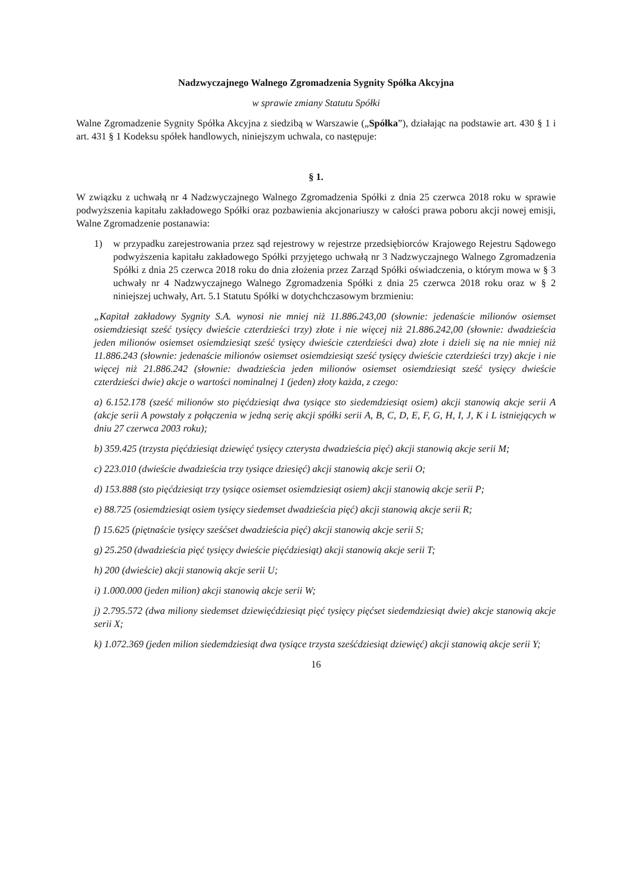Nadzwyczajnego Walnego Zgromadzenia Sygnity Spółka Akcyjna
w sprawie zmiany Statutu Spółki
Walne Zgromadzenie Sygnity Spółka Akcyjna z siedzibą w Warszawie („Spółka”), działając na podstawie art. 430 § 1 i art. 431 § 1 Kodeksu spółek handlowych, niniejszym uchwala, co następuje:
§ 1.
W związku z uchwałą nr 4 Nadzwyczajnego Walnego Zgromadzenia Spółki z dnia 25 czerwca 2018 roku w sprawie podwyższenia kapitału zakładowego Spółki oraz pozbawienia akcjonariuszy w całości prawa poboru akcji nowej emisji, Walne Zgromadzenie postanawia:
1) w przypadku zarejestrowania przez sąd rejestrowy w rejestrze przedsiębiorców Krajowego Rejestru Sądowego podwyższenia kapitału zakładowego Spółki przyjętego uchwałą nr 3 Nadzwyczajnego Walnego Zgromadzenia Spółki z dnia 25 czerwca 2018 roku do dnia złożenia przez Zarząd Spółki oświadczenia, o którym mowa w § 3 uchwały nr 4 Nadzwyczajnego Walnego Zgromadzenia Spółki z dnia 25 czerwca 2018 roku oraz w § 2 niniejszej uchwały, Art. 5.1 Statutu Spółki w dotychchczasowym brzmieniu:
„Kapitał zakładowy Sygnity S.A. wynosi nie mniej niż 11.886.243,00 (słownie: jedenaście milionów osiemset osiemdziesiąt sześć tysięcy dwieście czterdzieści trzy) złote i nie więcej niż 21.886.242,00 (słownie: dwadzieścia jeden milionów osiemset osiemdziesiąt sześć tysięcy dwieście czterdzieści dwa) złote i dzieli się na nie mniej niż 11.886.243 (słownie: jedenaście milionów osiemset osiemdziesiąt sześć tysięcy dwieście czterdzieści trzy) akcje i nie więcej niż 21.886.242 (słownie: dwadzieścia jeden milionów osiemset osiemdziesiąt sześć tysięcy dwieście czterdzieści dwie) akcje o wartości nominalnej 1 (jeden) złoty każda, z czego:
a) 6.152.178 (sześć milionów sto pięćdziesiąt dwa tysiące sto siedemdziesiąt osiem) akcji stanowią akcje serii A (akcje serii A powstały z połączenia w jedną serię akcji spółki serii A, B, C, D, E, F, G, H, I, J, K i L istniejących w dniu 27 czerwca 2003 roku);
b) 359.425 (trzysta pięćdziesiąt dziewięć tysięcy czterysta dwadzieścia pięć) akcji stanowią akcje serii M;
c) 223.010 (dwieście dwadzieścia trzy tysiące dziesięć) akcji stanowią akcje serii O;
d) 153.888 (sto pięćdziesiąt trzy tysiące osiemset osiemdziesiąt osiem) akcji stanowią akcje serii P;
e) 88.725 (osiemdziesiąt osiem tysięcy siedemset dwadzieścia pięć) akcji stanowią akcje serii R;
f) 15.625 (piętnaście tysięcy sześćset dwadzieścia pięć) akcji stanowią akcje serii S;
g) 25.250 (dwadzieścia pięć tysięcy dwieście pięćdziesiąt) akcji stanowią akcje serii T;
h) 200 (dwieście) akcji stanowią akcje serii U;
i) 1.000.000 (jeden milion) akcji stanowią akcje serii W;
j) 2.795.572 (dwa miliony siedemset dziewięćdziesiąt pięć tysięcy pięćset siedemdziesiąt dwie) akcje stanowią akcje serii X;
k) 1.072.369 (jeden milion siedemdziesiąt dwa tysiące trzysta sześćdziesiąt dziewięć) akcji stanowią akcje serii Y;
16